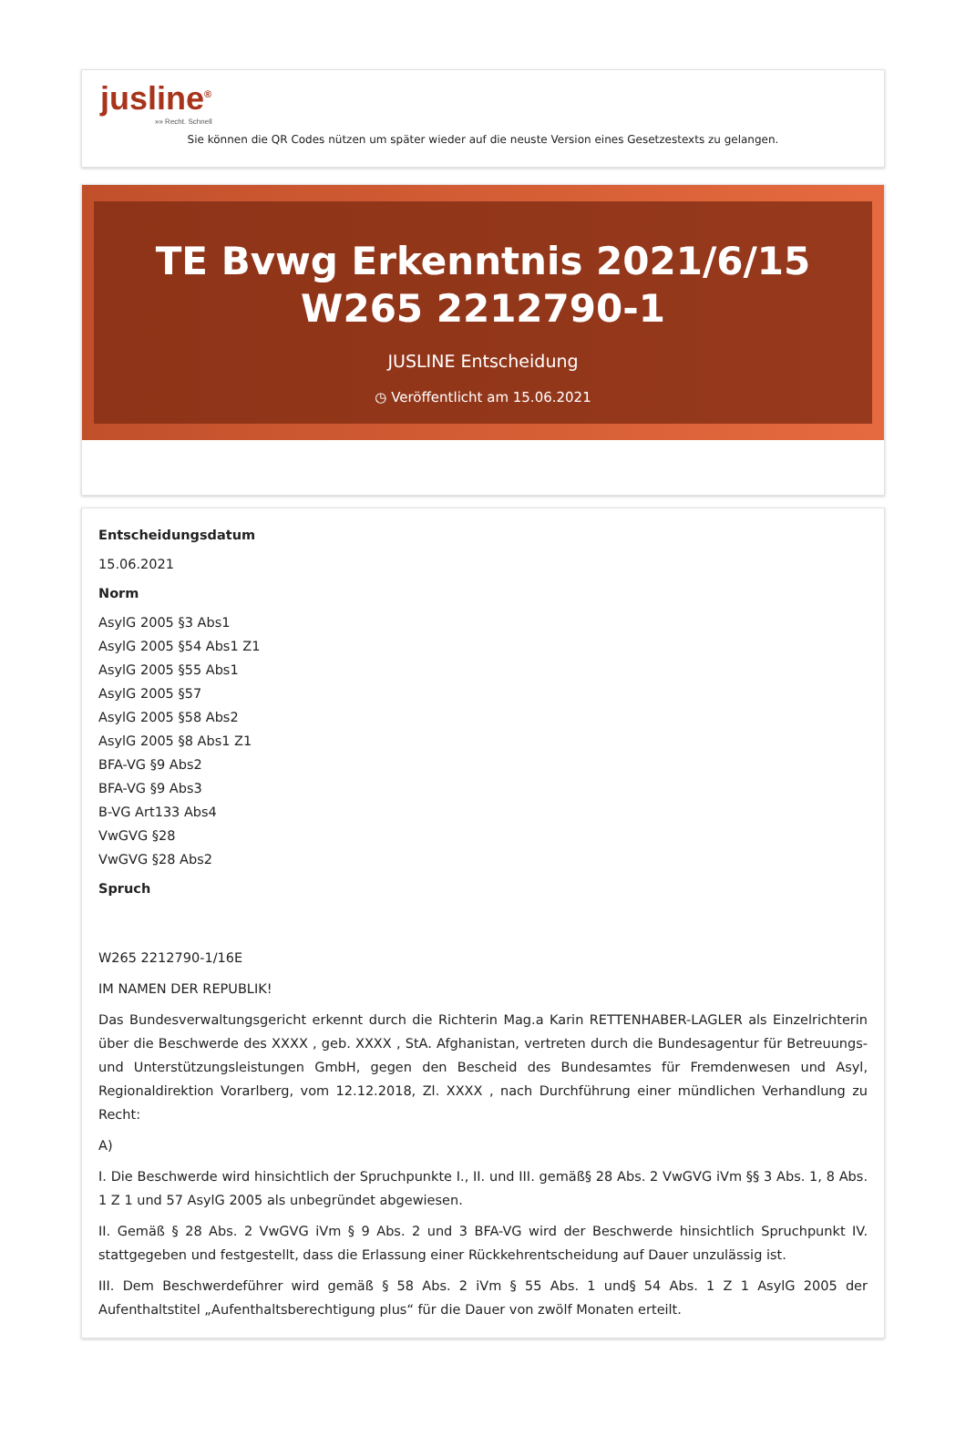jusline<sup>®</sup>
»» Recht. Schnell
Sie können die QR Codes nützen um später wieder auf die neuste Version eines Gesetzestexts zu gelangen.
TE Bvwg Erkenntnis 2021/6/15 W265 2212790-1
JUSLINE Entscheidung
◷ Veröffentlicht am 15.06.2021
Entscheidungsdatum
15.06.2021
Norm
AsylG 2005 §3 Abs1
AsylG 2005 §54 Abs1 Z1
AsylG 2005 §55 Abs1
AsylG 2005 §57
AsylG 2005 §58 Abs2
AsylG 2005 §8 Abs1 Z1
BFA-VG §9 Abs2
BFA-VG §9 Abs3
B-VG Art133 Abs4
VwGVG §28
VwGVG §28 Abs2
Spruch
W265 2212790-1/16E
IM NAMEN DER REPUBLIK!
Das Bundesverwaltungsgericht erkennt durch die Richterin Mag.a Karin RETTENHABER-LAGLER als Einzelrichterin über die Beschwerde des XXXX , geb. XXXX , StA. Afghanistan, vertreten durch die Bundesagentur für Betreuungs- und Unterstützungsleistungen GmbH, gegen den Bescheid des Bundesamtes für Fremdenwesen und Asyl, Regionaldirektion Vorarlberg, vom 12.12.2018, Zl. XXXX , nach Durchführung einer mündlichen Verhandlung zu Recht:
A)
I. Die Beschwerde wird hinsichtlich der Spruchpunkte I., II. und III. gemäß§ 28 Abs. 2 VwGVG iVm §§ 3 Abs. 1, 8 Abs. 1 Z 1 und 57 AsylG 2005 als unbegründet abgewiesen.
II. Gemäß § 28 Abs. 2 VwGVG iVm § 9 Abs. 2 und 3 BFA-VG wird der Beschwerde hinsichtlich Spruchpunkt IV. stattgegeben und festgestellt, dass die Erlassung einer Rückkehrentscheidung auf Dauer unzulässig ist.
III. Dem Beschwerdeführer wird gemäß § 58 Abs. 2 iVm § 55 Abs. 1 und§ 54 Abs. 1 Z 1 AsylG 2005 der Aufenthaltstitel „Aufenthaltsberechtigung plus“ für die Dauer von zwölf Monaten erteilt.